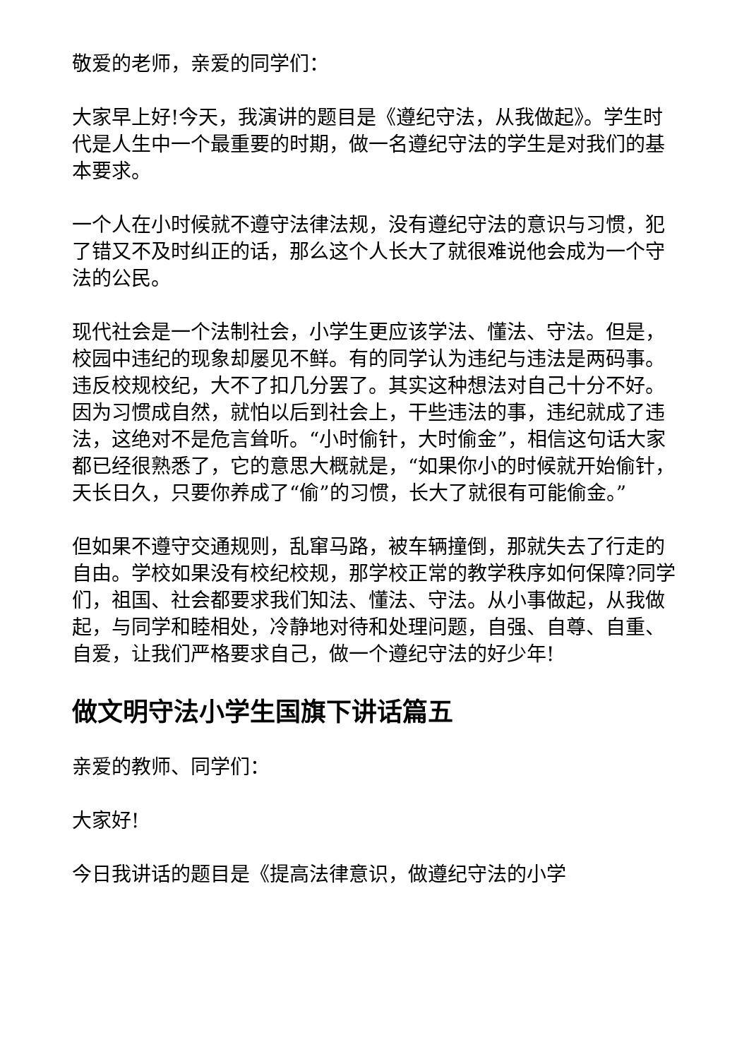敬爱的老师，亲爱的同学们：
大家早上好!今天，我演讲的题目是《遵纪守法，从我做起》。学生时代是人生中一个最重要的时期，做一名遵纪守法的学生是对我们的基本要求。
一个人在小时候就不遵守法律法规，没有遵纪守法的意识与习惯，犯了错又不及时纠正的话，那么这个人长大了就很难说他会成为一个守法的公民。
现代社会是一个法制社会，小学生更应该学法、懂法、守法。但是，校园中违纪的现象却屡见不鲜。有的同学认为违纪与违法是两码事。违反校规校纪，大不了扣几分罢了。其实这种想法对自己十分不好。因为习惯成自然，就怕以后到社会上，干些违法的事，违纪就成了违法，这绝对不是危言耸听。“小时偷针，大时偷金”，相信这句话大家都已经很熟悉了，它的意思大概就是，“如果你小的时候就开始偷针，天长日久，只要你养成了“偷”的习惯，长大了就很有可能偷金。”
但如果不遵守交通规则，乱窜马路，被车辆撞倒，那就失去了行走的自由。学校如果没有校纪校规，那学校正常的教学秩序如何保障?同学们，祖国、社会都要求我们知法、懂法、守法。从小事做起，从我做起，与同学和睦相处，冷静地对待和处理问题，自强、自尊、自重、自爱，让我们严格要求自己，做一个遵纪守法的好少年!
做文明守法小学生国旗下讲话篇五
亲爱的教师、同学们：
大家好!
今日我讲话的题目是《提高法律意识，做遵纪守法的小学